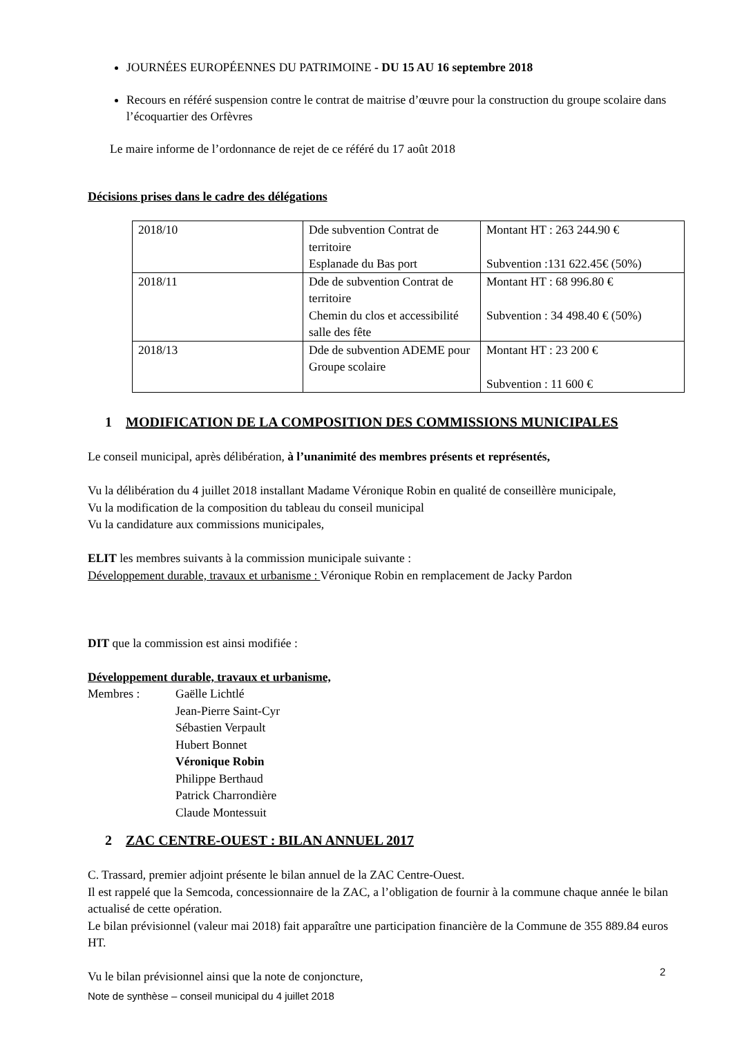JOURNÉES EUROPÉENNES DU PATRIMOINE - DU 15 AU 16 septembre 2018
Recours en référé suspension contre le contrat de maitrise d’œuvre pour la construction du groupe scolaire dans l’écoquartier des Orfèvres
Le maire informe de l’ordonnance de rejet de ce référé du 17 août 2018
Décisions prises dans le cadre des délégations
| 2018/10 | Dde subvention Contrat de territoire Esplanade du Bas port | Montant HT : 263 244.90 € Subvention :131 622.45€ (50%) |
| 2018/11 | Dde de subvention Contrat de territoire Chemin du clos et accessibilité salle des fête | Montant HT : 68 996.80 € Subvention : 34 498.40 € (50%) |
| 2018/13 | Dde de subvention ADEME pour Groupe scolaire | Montant HT : 23 200 € Subvention : 11 600 € |
1 MODIFICATION DE LA COMPOSITION DES COMMISSIONS MUNICIPALES
Le conseil municipal, après délibération, à l’unanimité des membres présents et représentés,
Vu la délibération du 4 juillet 2018 installant Madame Véronique Robin en qualité de conseillère municipale,
Vu la modification de la composition du tableau du conseil municipal
Vu la candidature aux commissions municipales,
ELIT les membres suivants à la commission municipale suivante :
Développement durable, travaux et urbanisme : Véronique Robin en remplacement de Jacky Pardon
DIT que la commission est ainsi modifiée :
Développement durable, travaux et urbanisme,
Membres : Gaëlle Lichtlé
Jean-Pierre Saint-Cyr
Sébastien Verpault
Hubert Bonnet
Véronique Robin
Philippe Berthaud
Patrick Charrondière
Claude Montessuit
2 ZAC CENTRE-OUEST : BILAN ANNUEL 2017
C. Trassard, premier adjoint présente le bilan annuel de la ZAC Centre-Ouest.
Il est rappelé que la Semcoda, concessionnaire de la ZAC, a l’obligation de fournir à la commune chaque année le bilan actualisé de cette opération.
Le bilan prévisionnel (valeur mai 2018) fait apparaître une participation financière de la Commune de 355 889.84 euros HT.
Vu le bilan prévisionnel ainsi que la note de conjoncture,
2
Note de synthèse – conseil municipal du 4 juillet 2018